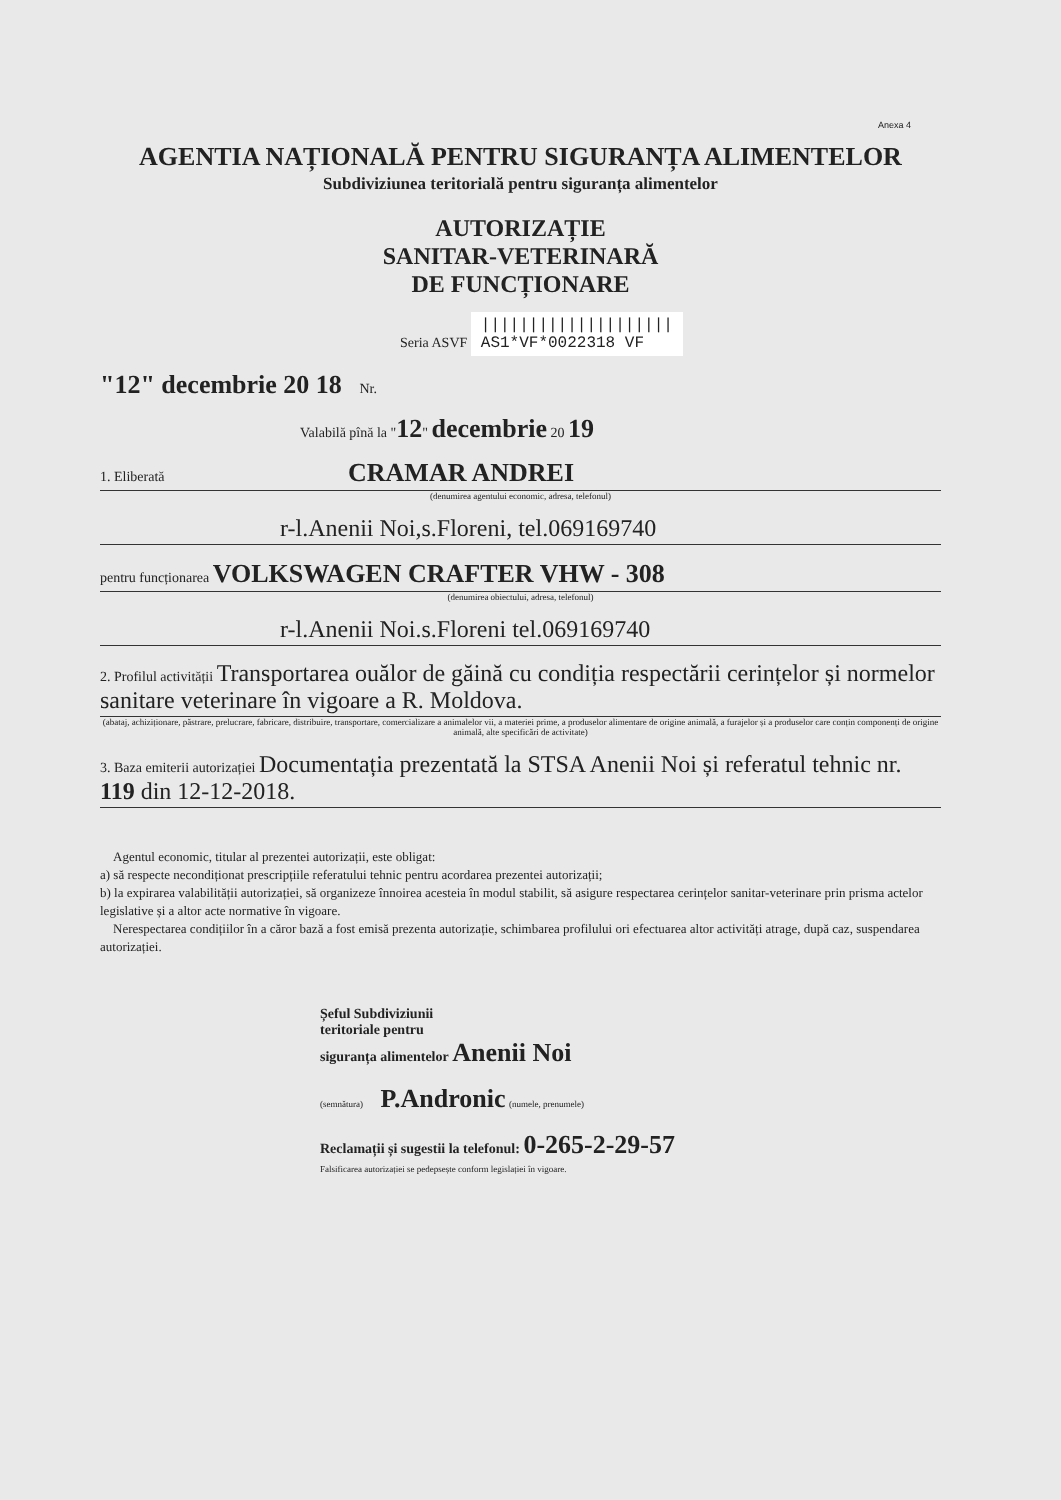Anexa 4
AGENTIA NAȚIONALĂ PENTRU SIGURANȚA ALIMENTELOR
Subdiviziunea teritorială pentru siguranța alimentelor
AUTORIZAȚIE
SANITAR-VETERINARĂ
DE FUNCȚIONARE
Seria ASVF ||||||||||||||||||||
AS1*VF*0022318 VF
"12" decembrie 20 18 Nr.
Valabilă pînă la "12" decembrie 20 19
1. Eliberată CRAMAR ANDREI
(denumirea agentului economic, adresa, telefonul)
r-l.Anenii Noi,s.Floreni, tel.069169740
pentru funcționarea VOLKSWAGEN CRAFTER VHW - 308
(denumirea obiectului, adresa, telefonul)
r-l.Anenii Noi.s.Floreni tel.069169740
2. Profilul activității Transportarea ouălor de găină cu condiția respectării cerințelor și normelor sanitare veterinare în vigoare a R. Moldova.
(abataj, achiziționare, păstrare, prelucrare, fabricare, distribuire, transportare, comercializare a animalelor vii, a materiei prime, a produselor alimentare de origine animală, a furajelor și a produselor care conțin componenți de origine animală, alte specificări de activitate)
3. Baza emiterii autorizației Documentația prezentată la STSA Anenii Noi și referatul tehnic nr. 119 din 12-12-2018.
Agentul economic, titular al prezentei autorizații, este obligat:
a) să respecte necondiționat prescripțiile referatului tehnic pentru acordarea prezentei autorizații;
b) la expirarea valabilității autorizației, să organizeze înnoirea acesteia în modul stabilit, să asigure respectarea cerințelor sanitar-veterinare prin prisma actelor legislative și a altor acte normative în vigoare.
Nerespectarea condițiilor în a căror bază a fost emisă prezenta autorizație, schimbarea profilului ori efectuarea altor activități atrage, după caz, suspendarea autorizației.
Șeful Subdiviziunii
teritoriale pentru
siguranța alimentelor Anenii Noi
(semnătura) P.Andronic (numele, prenumele)
Reclamații și sugestii la telefonul: 0-265-2-29-57
Falsificarea autorizației se pedepsește conform legislației în vigoare.